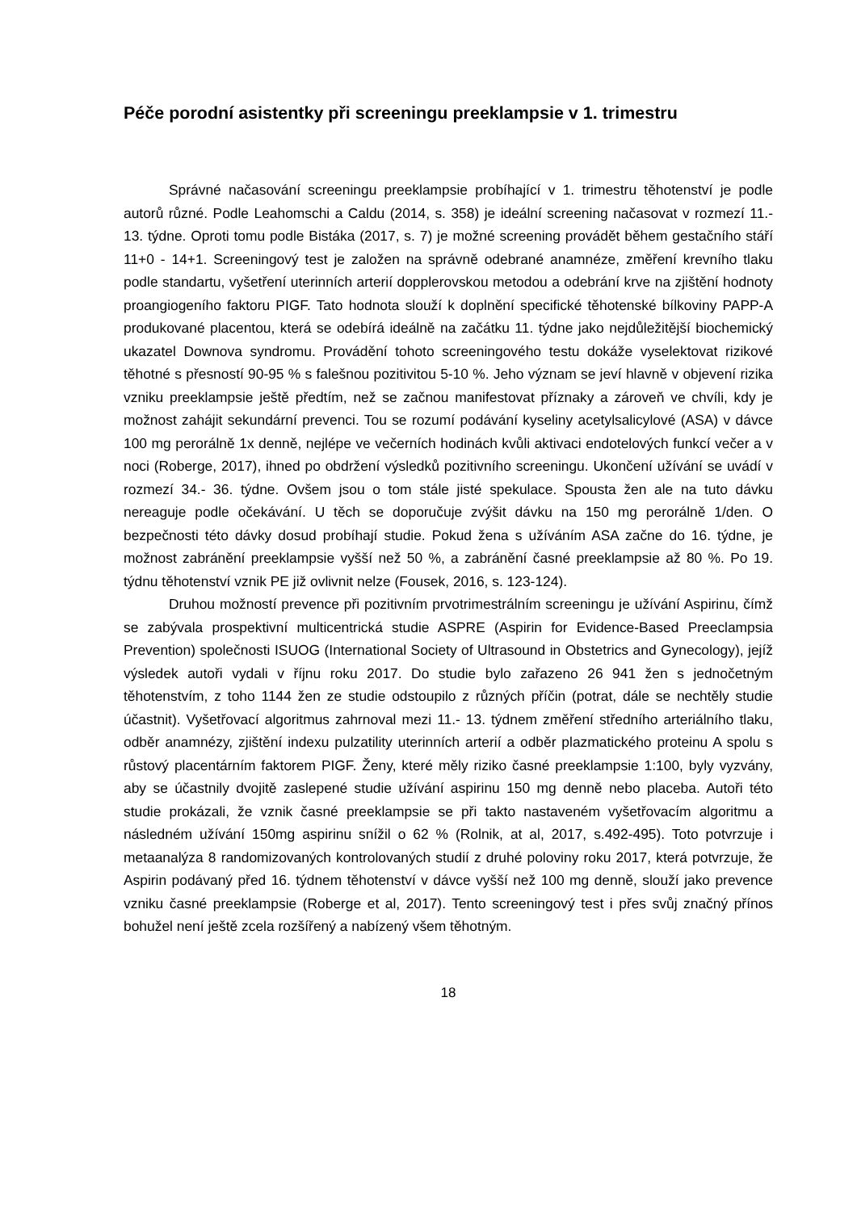Péče porodní asistentky při screeningu preeklampsie v 1. trimestru
Správné načasování screeningu preeklampsie probíhající v 1. trimestru těhotenství je podle autorů různé. Podle Leahomschi a Caldu (2014, s. 358) je ideální screening načasovat v rozmezí 11.- 13. týdne. Oproti tomu podle Bistáka (2017, s. 7) je možné screening provádět během gestačního stáří 11+0 - 14+1. Screeningový test je založen na správně odebrané anamnéze, změření krevního tlaku podle standartu, vyšetření uterinních arterií dopplerovskou metodou a odebrání krve na zjištění hodnoty proangiogeního faktoru PIGF. Tato hodnota slouží k doplnění specifické těhotenské bílkoviny PAPP-A produkované placentou, která se odebírá ideálně na začátku 11. týdne jako nejdůležitější biochemický ukazatel Downova syndromu. Provádění tohoto screeningového testu dokáže vyselektovat rizikové těhotné s přesností 90-95 % s falešnou pozitivitou 5-10 %. Jeho význam se jeví hlavně v objevení rizika vzniku preeklampsie ještě předtím, než se začnou manifestovat příznaky a zároveň ve chvíli, kdy je možnost zahájit sekundární prevenci. Tou se rozumí podávání kyseliny acetylsalicylové (ASA) v dávce 100 mg perorálně 1x denně, nejlépe ve večerních hodinách kvůli aktivaci endotelových funkcí večer a v noci (Roberge, 2017), ihned po obdržení výsledků pozitivního screeningu. Ukončení užívání se uvádí v rozmezí 34.- 36. týdne. Ovšem jsou o tom stále jisté spekulace. Spousta žen ale na tuto dávku nereaguje podle očekávání. U těch se doporučuje zvýšit dávku na 150 mg perorálně 1/den. O bezpečnosti této dávky dosud probíhají studie. Pokud žena s užíváním ASA začne do 16. týdne, je možnost zabránění preeklampsie vyšší než 50 %, a zabránění časné preeklampsie až 80 %. Po 19. týdnu těhotenství vznik PE již ovlivnit nelze (Fousek, 2016, s. 123-124).
Druhou možností prevence při pozitivním prvotrimestrálním screeningu je užívání Aspirinu, čímž se zabývala prospektivní multicentrická studie ASPRE (Aspirin for Evidence-Based Preeclampsia Prevention) společnosti ISUOG (International Society of Ultrasound in Obstetrics and Gynecology), jejíž výsledek autoři vydali v říjnu roku 2017. Do studie bylo zařazeno 26 941 žen s jednočetným těhotenstvím, z toho 1144 žen ze studie odstoupilo z různých příčin (potrat, dále se nechtěly studie účastnit). Vyšetřovací algoritmus zahrnoval mezi 11.- 13. týdnem změření středního arteriálního tlaku, odběr anamnézy, zjištění indexu pulzatility uterinních arterií a odběr plazmatického proteinu A spolu s růstový placentárním faktorem PIGF. Ženy, které měly riziko časné preeklampsie 1:100, byly vyzvány, aby se účastnily dvojitě zaslepené studie užívání aspirinu 150 mg denně nebo placeba. Autoři této studie prokázali, že vznik časné preeklampsie se při takto nastaveném vyšetřovacím algoritmu a následném užívání 150mg aspirinu snížil o 62 % (Rolnik, at al, 2017, s.492-495). Toto potvrzuje i metaanalýza 8 randomizovaných kontrolovaných studií z druhé poloviny roku 2017, která potvrzuje, že Aspirin podávaný před 16. týdnem těhotenství v dávce vyšší než 100 mg denně, slouží jako prevence vzniku časné preeklampsie (Roberge et al, 2017). Tento screeningový test i přes svůj značný přínos bohužel není ještě zcela rozšířený a nabízený všem těhotným.
18